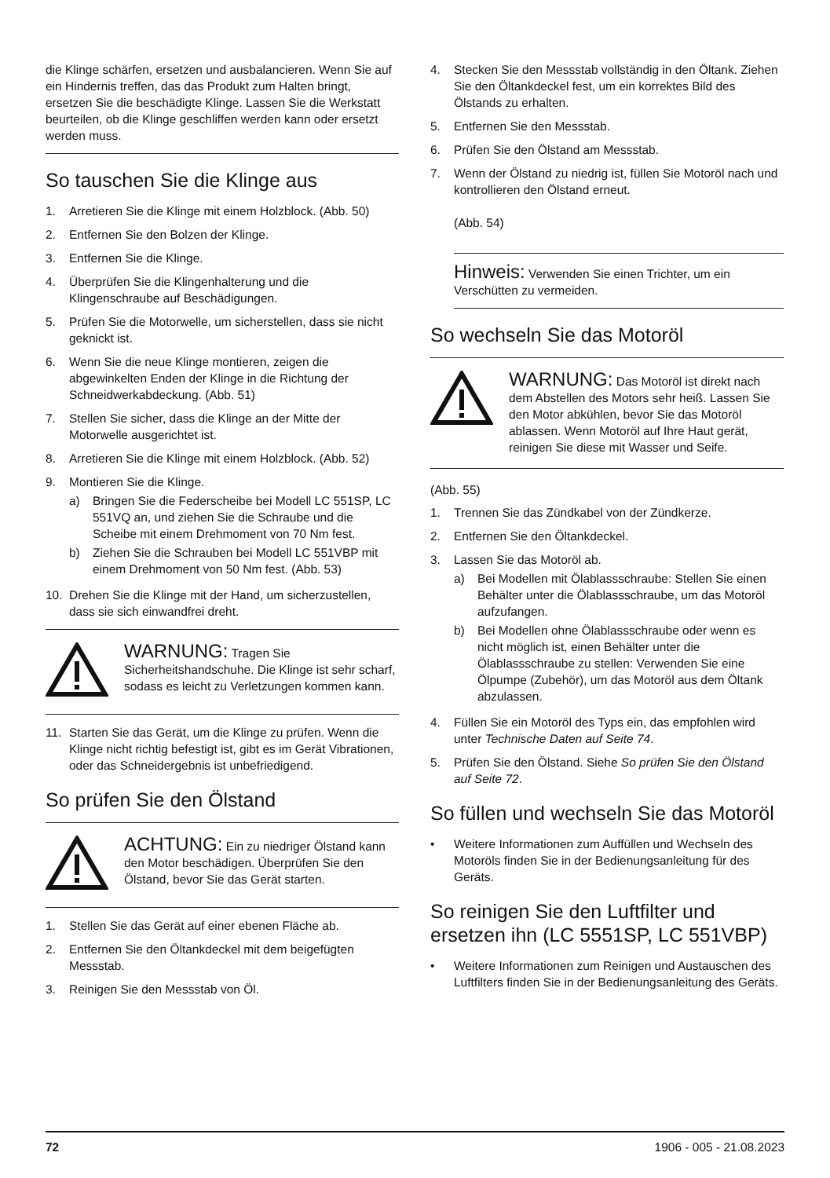die Klinge schärfen, ersetzen und ausbalancieren. Wenn Sie auf ein Hindernis treffen, das das Produkt zum Halten bringt, ersetzen Sie die beschädigte Klinge. Lassen Sie die Werkstatt beurteilen, ob die Klinge geschliffen werden kann oder ersetzt werden muss.
So tauschen Sie die Klinge aus
1. Arretieren Sie die Klinge mit einem Holzblock. (Abb. 50)
2. Entfernen Sie den Bolzen der Klinge.
3. Entfernen Sie die Klinge.
4. Überprüfen Sie die Klingenhalterung und die Klingenschraube auf Beschädigungen.
5. Prüfen Sie die Motorwelle, um sicherstellen, dass sie nicht geknickt ist.
6. Wenn Sie die neue Klinge montieren, zeigen die abgewinkelten Enden der Klinge in die Richtung der Schneidwerkabdeckung. (Abb. 51)
7. Stellen Sie sicher, dass die Klinge an der Mitte der Motorwelle ausgerichtet ist.
8. Arretieren Sie die Klinge mit einem Holzblock. (Abb. 52)
9. Montieren Sie die Klinge.
a) Bringen Sie die Federscheibe bei Modell LC 551SP, LC 551VQ an, und ziehen Sie die Schraube und die Scheibe mit einem Drehmoment von 70 Nm fest.
b) Ziehen Sie die Schrauben bei Modell LC 551VBP mit einem Drehmoment von 50 Nm fest. (Abb. 53)
10. Drehen Sie die Klinge mit der Hand, um sicherzustellen, dass sie sich einwandfrei dreht.
WARNUNG: Tragen Sie Sicherheitshandschuhe. Die Klinge ist sehr scharf, sodass es leicht zu Verletzungen kommen kann.
11. Starten Sie das Gerät, um die Klinge zu prüfen. Wenn die Klinge nicht richtig befestigt ist, gibt es im Gerät Vibrationen, oder das Schneidergebnis ist unbefriedigend.
So prüfen Sie den Ölstand
ACHTUNG: Ein zu niedriger Ölstand kann den Motor beschädigen. Überprüfen Sie den Ölstand, bevor Sie das Gerät starten.
1. Stellen Sie das Gerät auf einer ebenen Fläche ab.
2. Entfernen Sie den Öltankdeckel mit dem beigefügten Messstab.
3. Reinigen Sie den Messstab von Öl.
4. Stecken Sie den Messstab vollständig in den Öltank. Ziehen Sie den Öltankdeckel fest, um ein korrektes Bild des Ölstands zu erhalten.
5. Entfernen Sie den Messstab.
6. Prüfen Sie den Ölstand am Messstab.
7. Wenn der Ölstand zu niedrig ist, füllen Sie Motoröl nach und kontrollieren den Ölstand erneut.
(Abb. 54)
Hinweis: Verwenden Sie einen Trichter, um ein Verschütten zu vermeiden.
So wechseln Sie das Motoröl
WARNUNG: Das Motoröl ist direkt nach dem Abstellen des Motors sehr heiß. Lassen Sie den Motor abkühlen, bevor Sie das Motoröl ablassen. Wenn Motoröl auf Ihre Haut gerät, reinigen Sie diese mit Wasser und Seife.
(Abb. 55)
1. Trennen Sie das Zündkabel von der Zündkerze.
2. Entfernen Sie den Öltankdeckel.
3. Lassen Sie das Motoröl ab.
a) Bei Modellen mit Ölablassschraube: Stellen Sie einen Behälter unter die Ölablassschraube, um das Motoröl aufzufangen.
b) Bei Modellen ohne Ölablassschraube oder wenn es nicht möglich ist, einen Behälter unter die Ölablassschraube zu stellen: Verwenden Sie eine Ölpumpe (Zubehör), um das Motoröl aus dem Öltank abzulassen.
4. Füllen Sie ein Motoröl des Typs ein, das empfohlen wird unter Technische Daten auf Seite 74.
5. Prüfen Sie den Ölstand. Siehe So prüfen Sie den Ölstand auf Seite 72.
So füllen und wechseln Sie das Motoröl
• Weitere Informationen zum Auffüllen und Wechseln des Motoröls finden Sie in der Bedienungsanleitung für des Geräts.
So reinigen Sie den Luftfilter und ersetzen ihn (LC 5551SP, LC 551VBP)
• Weitere Informationen zum Reinigen und Austauschen des Luftfilters finden Sie in der Bedienungsanleitung des Geräts.
72 1906 - 005 - 21.08.2023